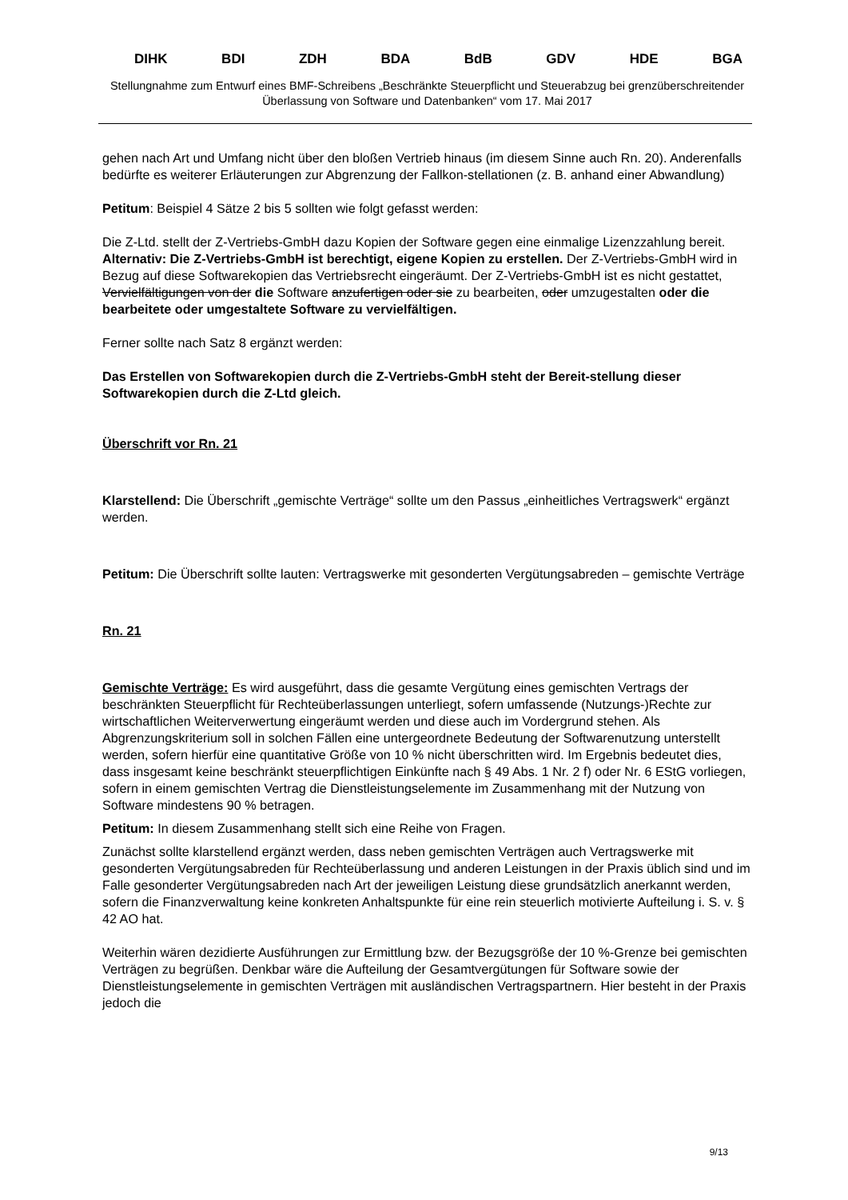DIHK BDI ZDH BDA BdB GDV HDE BGA
Stellungnahme zum Entwurf eines BMF-Schreibens „Beschränkte Steuerpflicht und Steuerabzug bei grenzüberschreitender Überlassung von Software und Datenbanken“ vom 17. Mai 2017
gehen nach Art und Umfang nicht über den bloßen Vertrieb hinaus (im diesem Sinne auch Rn. 20). Anderenfalls bedürfte es weiterer Erläuterungen zur Abgrenzung der Fallkon-stellationen (z. B. anhand einer Abwandlung)
Petitum: Beispiel 4 Sätze 2 bis 5 sollten wie folgt gefasst werden:
Die Z-Ltd. stellt der Z-Vertriebs-GmbH dazu Kopien der Software gegen eine einmalige Lizenzzahlung bereit. Alternativ: Die Z-Vertriebs-GmbH ist berechtigt, eigene Kopien zu erstellen. Der Z-Vertriebs-GmbH wird in Bezug auf diese Softwarekopien das Vertriebsrecht eingeräumt. Der Z-Vertriebs-GmbH ist es nicht gestattet, Vervielfältigungen von der die Software anzufertigen oder sie zu bearbeiten, oder umzugestalten oder die bearbeitete oder umgestaltete Software zu vervielfältigen.
Ferner sollte nach Satz 8 ergänzt werden:
Das Erstellen von Softwarekopien durch die Z-Vertriebs-GmbH steht der Bereit-stellung dieser Softwarekopien durch die Z-Ltd gleich.
Überschrift vor Rn. 21
Klarstellend: Die Überschrift „gemischte Verträge“ sollte um den Passus „einheitliches Vertragswerk“ ergänzt werden.
Petitum: Die Überschrift sollte lauten: Vertragswerke mit gesonderten Vergütungsabreden – gemischte Verträge
Rn. 21
Gemischte Verträge: Es wird ausgeführt, dass die gesamte Vergütung eines gemischten Vertrags der beschränkten Steuerpflicht für Rechteüberlassungen unterliegt, sofern umfassende (Nutzungs-)Rechte zur wirtschaftlichen Weiterverwertung eingeräumt werden und diese auch im Vordergrund stehen. Als Abgrenzungskriterium soll in solchen Fällen eine untergeordnete Bedeutung der Softwarenutzung unterstellt werden, sofern hierfür eine quantitative Größe von 10 % nicht überschritten wird. Im Ergebnis bedeutet dies, dass insgesamt keine beschränkt steuerpflichtigen Einkünfte nach § 49 Abs. 1 Nr. 2 f) oder Nr. 6 EStG vorliegen, sofern in einem gemischten Vertrag die Dienstleistungselemente im Zusammenhang mit der Nutzung von Software mindestens 90 % betragen.
Petitum: In diesem Zusammenhang stellt sich eine Reihe von Fragen.
Zunächst sollte klarstellend ergänzt werden, dass neben gemischten Verträgen auch Vertragswerke mit gesonderten Vergütungsabreden für Rechteüberlassung und anderen Leistungen in der Praxis üblich sind und im Falle gesonderter Vergütungsabreden nach Art der jeweiligen Leistung diese grundsätzlich anerkannt werden, sofern die Finanzverwaltung keine konkreten Anhaltspunkte für eine rein steuerlich motivierte Aufteilung i. S. v. § 42 AO hat.
Weiterhin wären dezidierte Ausführungen zur Ermittlung bzw. der Bezugsgröße der 10 %-Grenze bei gemischten Verträgen zu begrüßen. Denkbar wäre die Aufteilung der Gesamtvergütungen für Software sowie der Dienstleistungselemente in gemischten Verträgen mit ausländischen Vertragspartnern. Hier besteht in der Praxis jedoch die
9/13